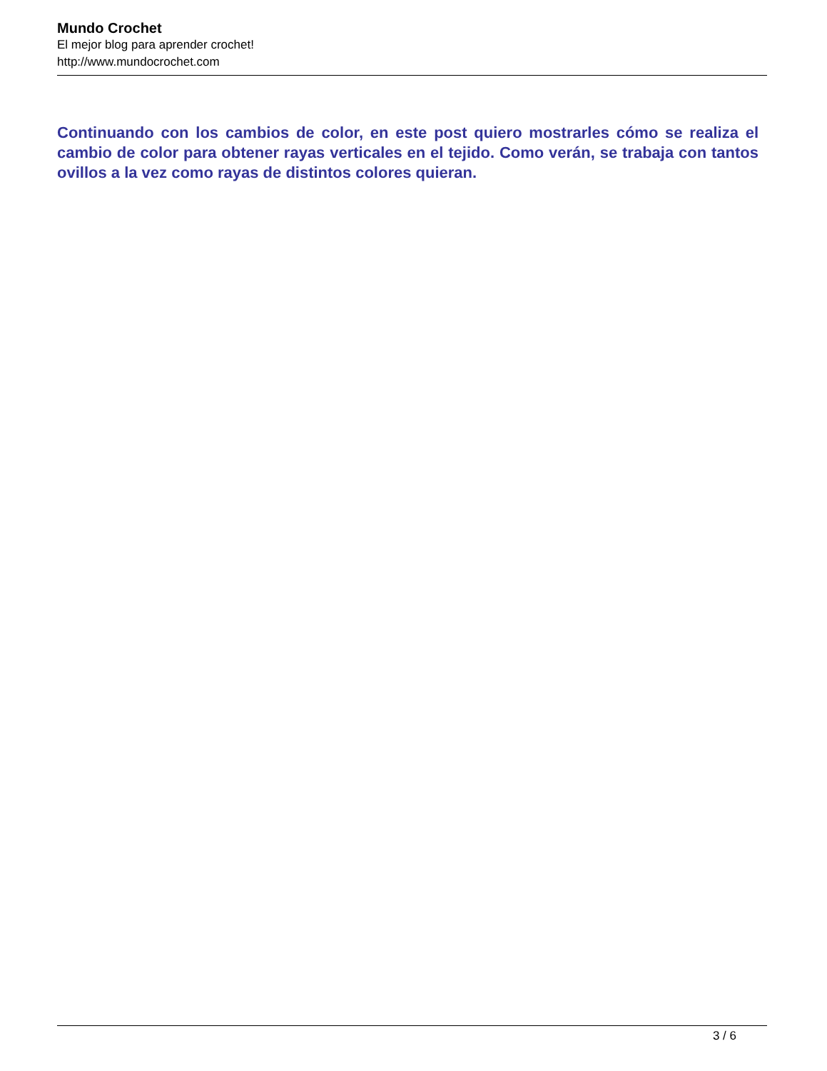Mundo Crochet
El mejor blog para aprender crochet!
http://www.mundocrochet.com
Continuando con los cambios de color, en este post quiero mostrarles cómo se realiza el cambio de color para obtener rayas verticales en el tejido. Como verán, se trabaja con tantos ovillos a la vez como rayas de distintos colores quieran.
3 / 6